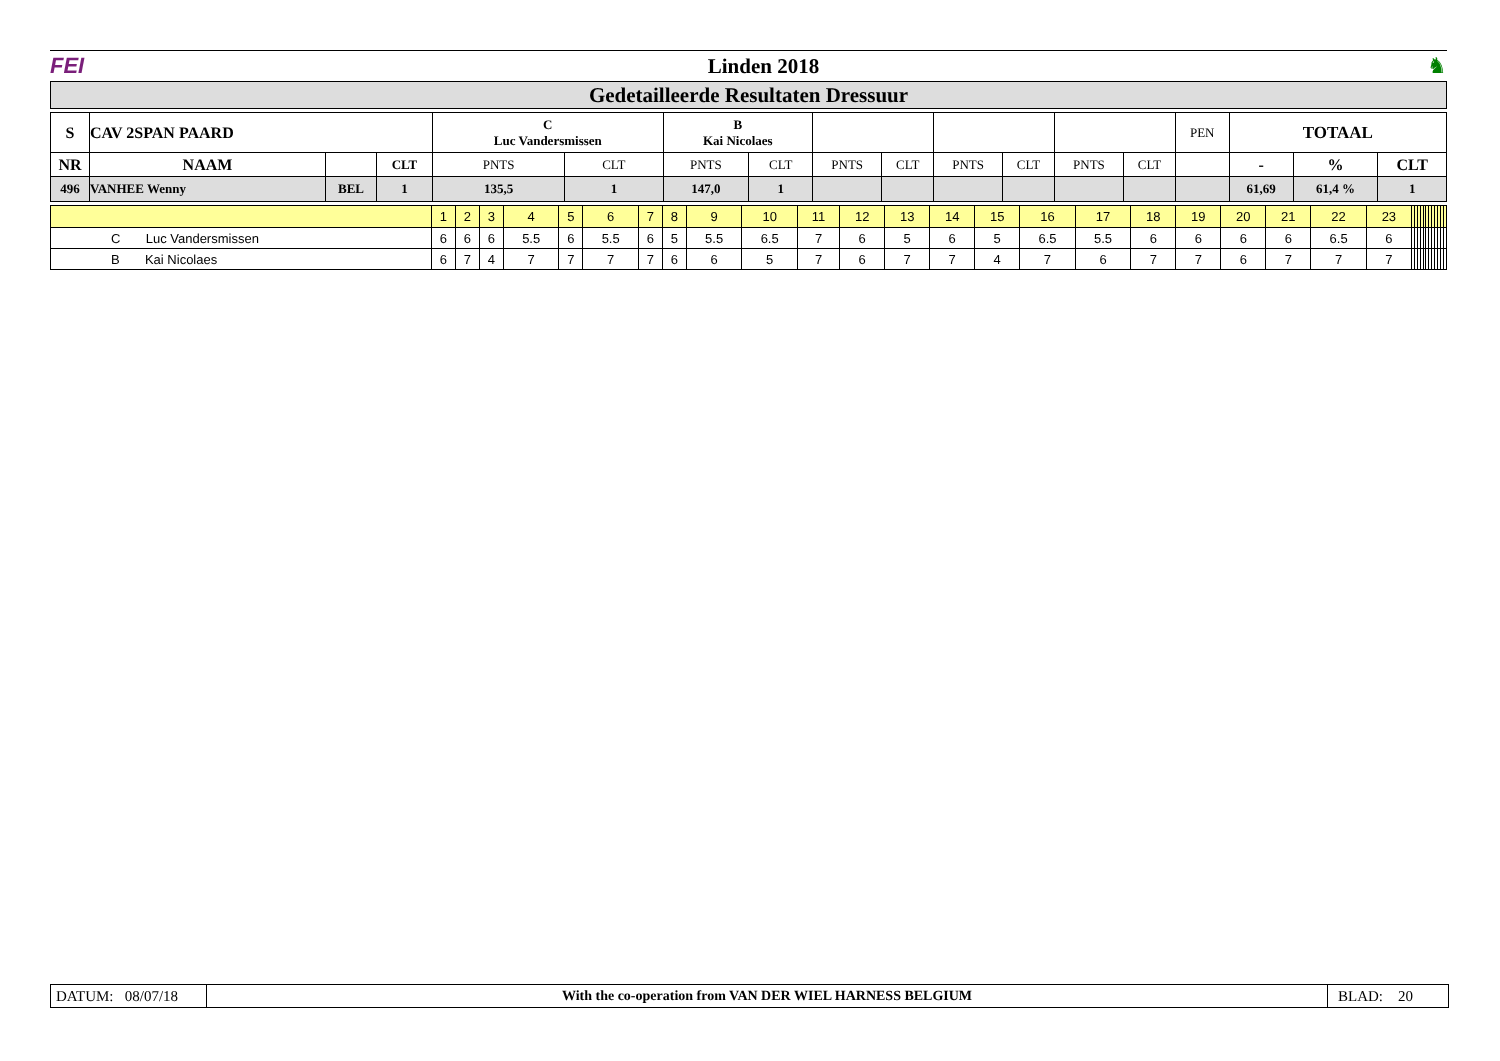FEI Linden 2018 ♞
Gedetailleerde Resultaten Dressuur
| S | CAV 2SPAN PAARD | | | C Luc Vandersmissen | | B Kai Nicolaes | | | | | | | | PEN | TOTAAL | | |
| --- | --- | --- | --- | --- | --- | --- | --- | --- | --- | --- | --- | --- | --- | --- | --- | --- | --- |
| NR | NAAM | | CLT | PNTS | CLT | PNTS | CLT | PNTS | CLT | PNTS | CLT | PNTS | CLT | | - | % | CLT |
| 496 | VANHEE Wenny | BEL | 1 | 135,5 | 1 | 147,0 | 1 | | | | | | | | 61,69 | 61,4 % | 1 |
| | 1 | 2 | 3 | 4 | 5 | 6 | 7 | 8 | 9 | 10 | 11 | 12 | 13 | 14 | 15 | 16 | 17 | 18 | 19 | 20 | 21 | 22 | 23 | | | | | | | | | | | | |
| C Luc Vandersmissen | 6 | 6 | 6 | 5.5 | 6 | 5.5 | 6 | 5 | 5.5 | 6.5 | 7 | 6 | 5 | 6 | 5 | 6.5 | 5.5 | 6 | 6 | 6 | 6 | 6.5 | 6 | | | | | | | | | | | | |
| B Kai Nicolaes | 6 | 7 | 4 | 7 | 7 | 7 | 7 | 6 | 6 | 5 | 7 | 6 | 7 | 7 | 4 | 7 | 6 | 7 | 7 | 6 | 7 | 7 | 7 | | | | | | | | | | | | |
DATUM: 08/07/18
With the co-operation from VAN DER WIEL HARNESS BELGIUM
BLAD: 20